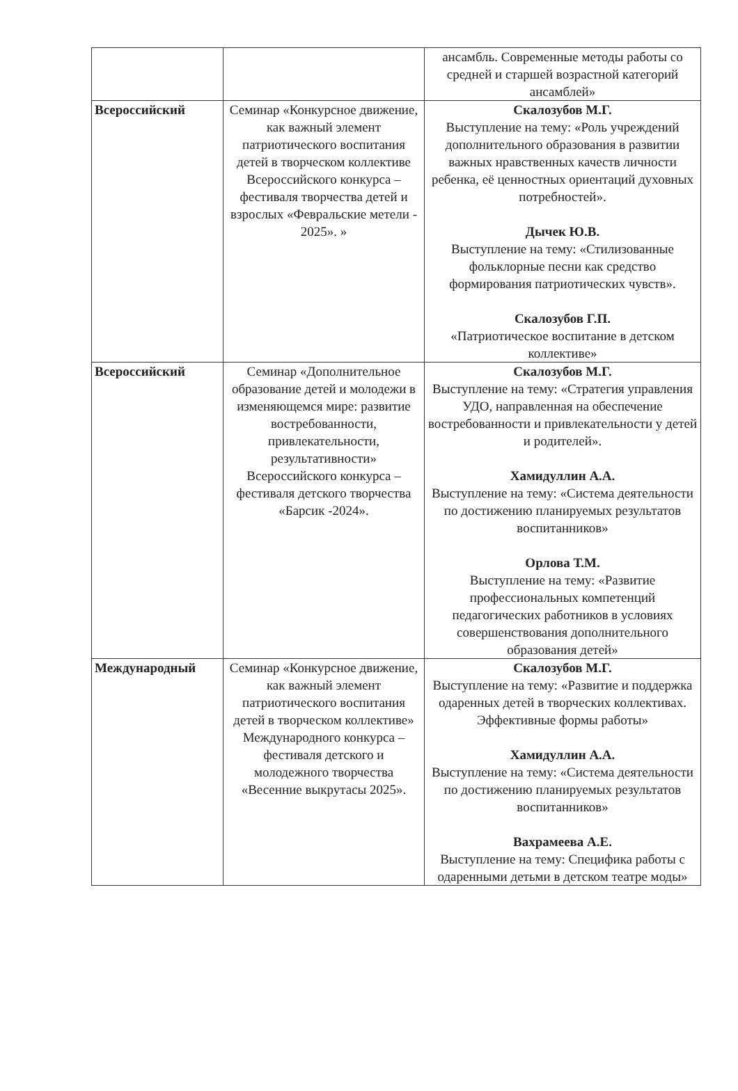| | | ансамбль. Современные методы работы со средней и старшей возрастной категорий ансамблей» |
| Всероссийский | Семинар «Конкурсное движение, как важный элемент патриотического воспитания детей в творческом коллективе Всероссийского конкурса – фестиваля творчества детей и взрослых «Февральские метели - 2025». » | Скалозубов М.Г. Выступление на тему: «Роль учреждений дополнительного образования в развитии важных нравственных качеств личности ребенка, её ценностных ориентаций духовных потребностей». Дычек Ю.В. Выступление на тему: «Стилизованные фольклорные песни как средство формирования патриотических чувств». Скалозубов Г.П. «Патриотическое воспитание в детском коллективе» |
| Всероссийский | Семинар «Дополнительное образование детей и молодежи в изменяющемся мире: развитие востребованности, привлекательности, результативности» Всероссийского конкурса – фестиваля детского творчества «Барсик -2024». | Скалозубов М.Г. Выступление на тему: «Стратегия управления УДО, направленная на обеспечение востребованности и привлекательности у детей и родителей». Хамидуллин А.А. Выступление на тему: «Система деятельности по достижению планируемых результатов воспитанников» Орлова Т.М. Выступление на тему: «Развитие профессиональных компетенций педагогических работников в условиях совершенствования дополнительного образования детей» |
| Международный | Семинар «Конкурсное движение, как важный элемент патриотического воспитания детей в творческом коллективе» Международного конкурса – фестиваля детского и молодежного творчества «Весенние выкрутасы 2025». | Скалозубов М.Г. Выступление на тему: «Развитие и поддержка одаренных детей в творческих коллективах. Эффективные формы работы» Хамидуллин А.А. Выступление на тему: «Система деятельности по достижению планируемых результатов воспитанников» Вахрамеева А.Е. Выступление на тему: Специфика работы с одаренными детьми в детском театре моды» |